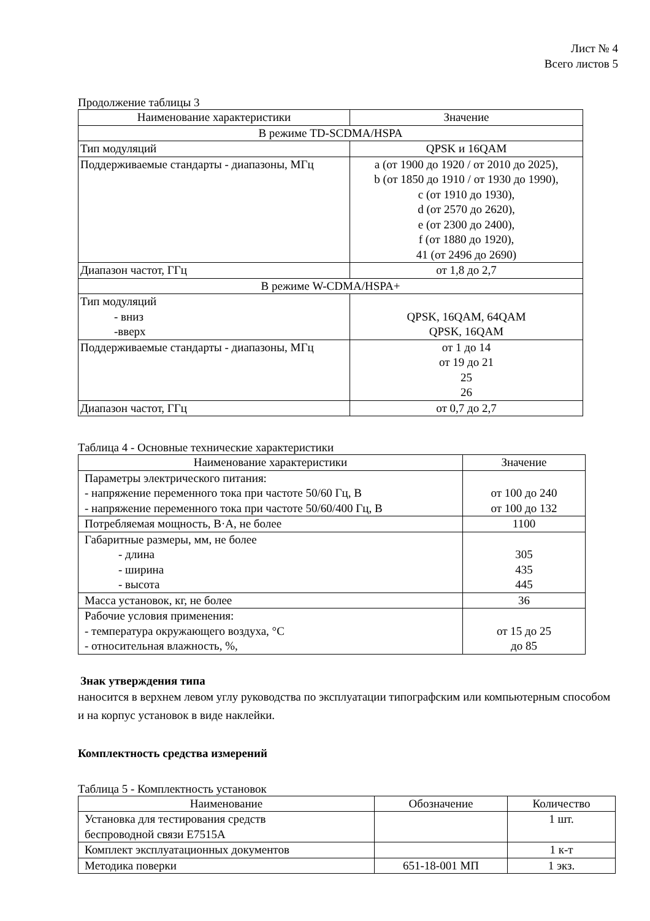Лист № 4
Всего листов 5
Продолжение таблицы 3
| Наименование характеристики | Значение |
| --- | --- |
| В режиме TD-SCDMA/HSPA | |
| Тип модуляций | QPSK и 16QAM |
| Поддерживаемые стандарты - диапазоны, МГц | a (от 1900 до 1920 / от 2010 до 2025), b (от 1850 до 1910 / от 1930 до 1990), c (от 1910 до 1930), d (от 2570 до 2620), e (от 2300 до 2400), f (от 1880 до 1920), 41 (от 2496 до 2690) |
| Диапазон частот, ГГц | от 1,8 до 2,7 |
| В режиме W-CDMA/HSPA+ | |
| Тип модуляций - вниз -вверх | QPSK, 16QAM, 64QAM QPSK, 16QAM |
| Поддерживаемые стандарты - диапазоны, МГц | от 1 до 14 от 19 до 21 25 26 |
| Диапазон частот, ГГц | от 0,7 до 2,7 |
Таблица 4 - Основные технические характеристики
| Наименование характеристики | Значение |
| --- | --- |
| Параметры электрического питания: - напряжение переменного тока при частоте 50/60 Гц, В - напряжение переменного тока при частоте 50/60/400 Гц, В | от 100 до 240 от 100 до 132 |
| Потребляемая мощность, В·А, не более | 1100 |
| Габаритные размеры, мм, не более - длина - ширина - высота | 305 435 445 |
| Масса установок, кг, не более | 36 |
| Рабочие условия применения: - температура окружающего воздуха, °С - относительная влажность, %, | от 15 до 25 до 85 |
Знак утверждения типа
наносится в верхнем левом углу руководства по эксплуатации типографским или компьютерным способом и на корпус установок в виде наклейки.
Комплектность средства измерений
Таблица 5 - Комплектность установок
| Наименование | Обозначение | Количество |
| --- | --- | --- |
| Установка для тестирования средств беспроводной связи E7515A | | 1 шт. |
| Комплект эксплуатационных документов | | 1 к-т |
| Методика поверки | 651-18-001 МП | 1 экз. |